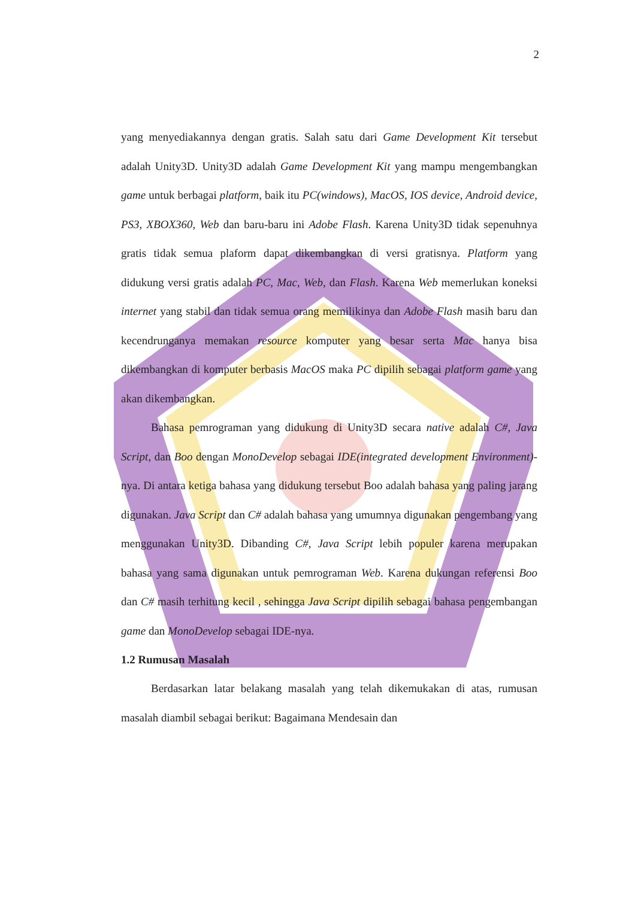2
yang menyediakannya dengan gratis. Salah satu dari Game Development Kit tersebut adalah Unity3D. Unity3D adalah Game Development Kit yang mampu mengembangkan game untuk berbagai platform, baik itu PC(windows), MacOS, IOS device, Android device, PS3, XBOX360, Web dan baru-baru ini Adobe Flash. Karena Unity3D tidak sepenuhnya gratis tidak semua plaform dapat dikembangkan di versi gratisnya. Platform yang didukung versi gratis adalah PC, Mac, Web, dan Flash. Karena Web memerlukan koneksi internet yang stabil dan tidak semua orang memilikinya dan Adobe Flash masih baru dan kecendrunganya memakan resource komputer yang besar serta Mac hanya bisa dikembangkan di komputer berbasis MacOS maka PC dipilih sebagai platform game yang akan dikembangkan.
Bahasa pemrograman yang didukung di Unity3D secara native adalah C#, Java Script, dan Boo dengan MonoDevelop sebagai IDE(integrated development Environment)-nya. Di antara ketiga bahasa yang didukung tersebut Boo adalah bahasa yang paling jarang digunakan. Java Script dan C# adalah bahasa yang umumnya digunakan pengembang yang menggunakan Unity3D. Dibanding C#, Java Script lebih populer karena merupakan bahasa yang sama digunakan untuk pemrograman Web. Karena dukungan referensi Boo dan C# masih terhitung kecil , sehingga Java Script dipilih sebagai bahasa pengembangan game dan MonoDevelop sebagai IDE-nya.
1.2 Rumusan Masalah
Berdasarkan latar belakang masalah yang telah dikemukakan di atas, rumusan masalah diambil sebagai berikut: Bagaimana Mendesain dan